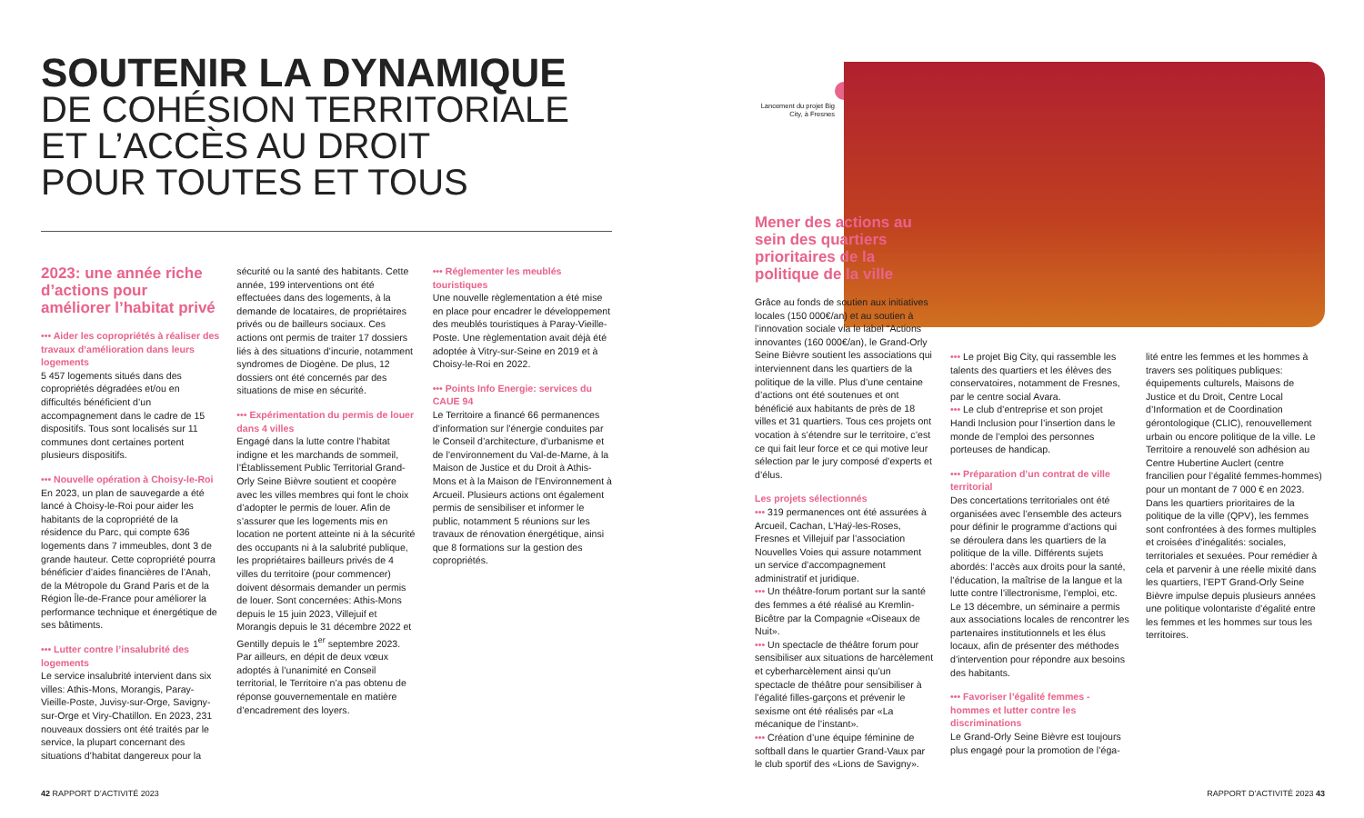SOUTENIR LA DYNAMIQUE
DE COHÉSION TERRITORIALE
ET L’ACCÈS AU DROIT
POUR TOUTES ET TOUS
2023: une année riche d’actions pour améliorer l’habitat privé
••• Aider les copropriétés à réaliser des travaux d’amélioration dans leurs logements
5 457 logements situés dans des copropriétés dégradées et/ou en difficultés bénéficient d’un accompagnement dans le cadre de 15 dispositifs. Tous sont localisés sur 11 communes dont certaines portent plusieurs dispositifs.
••• Nouvelle opération à Choisy-le-Roi
En 2023, un plan de sauvegarde a été lancé à Choisy-le-Roi pour aider les habitants de la copropriété de la résidence du Parc, qui compte 636 logements dans 7 immeubles, dont 3 de grande hauteur. Cette copropriété pourra bénéficier d’aides financières de l’Anah, de la Métropole du Grand Paris et de la Région Île-de-France pour améliorer la performance technique et énergétique de ses bâtiments.
••• Lutter contre l’insalubrité des logements
Le service insalubrité intervient dans six villes: Athis-Mons, Morangis, Paray-Vieille-Poste, Juvisy-sur-Orge, Savigny-sur-Orge et Viry-Chatillon. En 2023, 231 nouveaux dossiers ont été traités par le service, la plupart concernant des situations d’habitat dangereux pour la
sécurité ou la santé des habitants. Cette année, 199 interventions ont été effectuées dans des logements, à la demande de locataires, de propriétaires privés ou de bailleurs sociaux. Ces actions ont permis de traiter 17 dossiers liés à des situations d’incurie, notamment syndromes de Diogène. De plus, 12 dossiers ont été concernés par des situations de mise en sécurité.
••• Expérimentation du permis de louer dans 4 villes
Engagé dans la lutte contre l’habitat indigne et les marchands de sommeil, l’Établissement Public Territorial Grand-Orly Seine Bièvre soutient et coopère avec les villes membres qui font le choix d’adopter le permis de louer. Afin de s’assurer que les logements mis en location ne portent atteinte ni à la sécurité des occupants ni à la salubrité publique, les propriétaires bailleurs privés de 4 villes du territoire (pour commencer) doivent désormais demander un permis de louer. Sont concernées: Athis-Mons depuis le 15 juin 2023, Villejuif et Morangis depuis le 31 décembre 2022 et Gentilly depuis le 1<sup>er</sup> septembre 2023. Par ailleurs, en dépit de deux vœux adoptés à l’unanimité en Conseil territorial, le Territoire n’a pas obtenu de réponse gouvernementale en matière d’encadrement des loyers.
••• Réglementer les meublés touristiques
Une nouvelle règlementation a été mise en place pour encadrer le développement des meublés touristiques à Paray-Vieille-Poste. Une règlementation avait déjà été adoptée à Vitry-sur-Seine en 2019 et à Choisy-le-Roi en 2022.
••• Points Info Energie: services du CAUE 94
Le Territoire a financé 66 permanences d’information sur l’énergie conduites par le Conseil d’architecture, d’urbanisme et de l’environnement du Val-de-Marne, à la Maison de Justice et du Droit à Athis-Mons et à la Maison de l’Environnement à Arcueil. Plusieurs actions ont également permis de sensibiliser et informer le public, notamment 5 réunions sur les travaux de rénovation énergétique, ainsi que 8 formations sur la gestion des copropriétés.
Lancement du projet Big City, à Fresnes
Mener des actions au sein des quartiers prioritaires de la politique de la ville
Grâce au fonds de soutien aux initiatives locales (150 000€/an) et au soutien à l’innovation sociale via le label “Actions innovantes (160 000€/an), le Grand-Orly Seine Bièvre soutient les associations qui interviennent dans les quartiers de la politique de la ville. Plus d’une centaine d’actions ont été soutenues et ont bénéficié aux habitants de près de 18 villes et 31 quartiers. Tous ces projets ont vocation à s’étendre sur le territoire, c’est ce qui fait leur force et ce qui motive leur sélection par le jury composé d’experts et d’élus.
Les projets sélectionnés
••• 319 permanences ont été assurées à Arcueil, Cachan, L’Haÿ-les-Roses, Fresnes et Villejuif par l’association Nouvelles Voies qui assure notamment un service d’accompagnement administratif et juridique.
••• Un théâtre-forum portant sur la santé des femmes a été réalisé au Kremlin-Bicêtre par la Compagnie «Oiseaux de Nuit».
••• Un spectacle de théâtre forum pour sensibiliser aux situations de harcèlement et cyberharcèlement ainsi qu’un spectacle de théâtre pour sensibiliser à l’égalité filles-garçons et prévenir le sexisme ont été réalisés par «La mécanique de l’instant».
••• Création d’une équipe féminine de softball dans le quartier Grand-Vaux par le club sportif des «Lions de Savigny».
••• Le projet Big City, qui rassemble les talents des quartiers et les élèves des conservatoires, notamment de Fresnes, par le centre social Avara.
••• Le club d’entreprise et son projet Handi Inclusion pour l’insertion dans le monde de l’emploi des personnes porteuses de handicap.
••• Préparation d’un contrat de ville territorial
Des concertations territoriales ont été organisées avec l’ensemble des acteurs pour définir le programme d’actions qui se déroulera dans les quartiers de la politique de la ville. Différents sujets abordés: l’accès aux droits pour la santé, l’éducation, la maîtrise de la langue et la lutte contre l’illectronisme, l’emploi, etc. Le 13 décembre, un séminaire a permis aux associations locales de rencontrer les partenaires institutionnels et les élus locaux, afin de présenter des méthodes d’intervention pour répondre aux besoins des habitants.
••• Favoriser l’égalité femmes - hommes et lutter contre les discriminations
Le Grand-Orly Seine Bièvre est toujours plus engagé pour la promotion de l’éga-
lité entre les femmes et les hommes à travers ses politiques publiques: équipements culturels, Maisons de Justice et du Droit, Centre Local d’Information et de Coordination gérontologique (CLIC), renouvellement urbain ou encore politique de la ville. Le Territoire a renouvelé son adhésion au Centre Hubertine Auclert (centre francilien pour l’égalité femmes-hommes) pour un montant de 7 000 € en 2023. Dans les quartiers prioritaires de la politique de la ville (QPV), les femmes sont confrontées à des formes multiples et croisées d’inégalités: sociales, territoriales et sexuées. Pour remédier à cela et parvenir à une réelle mixité dans les quartiers, l’EPT Grand-Orly Seine Bièvre impulse depuis plusieurs années une politique volontariste d’égalité entre les femmes et les hommes sur tous les territoires.
42 RAPPORT D’ACTIVITÉ 2023 RAPPORT D’ACTIVITÉ 2023 43